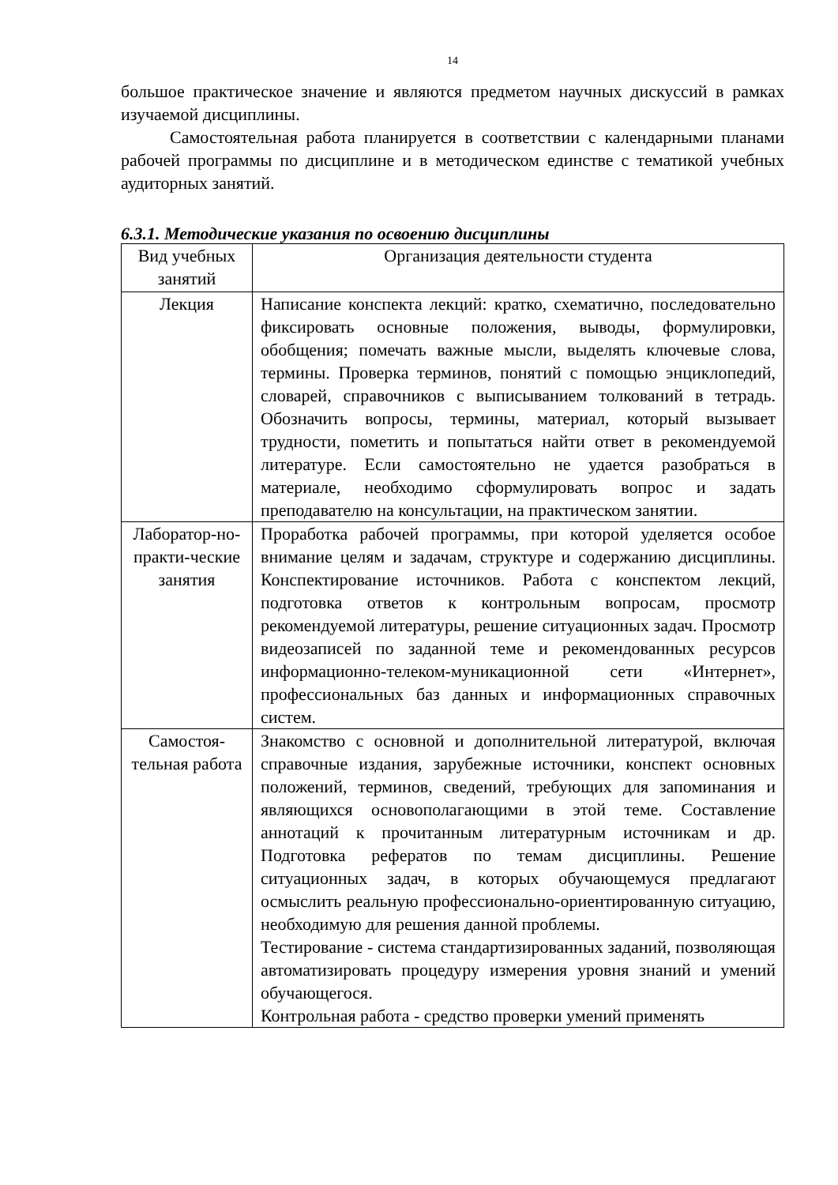14
большое практическое значение и являются предметом научных дискуссий в рамках изучаемой дисциплины.
Самостоятельная работа планируется в соответствии с календарными планами рабочей программы по дисциплине и в методическом единстве с тематикой учебных аудиторных занятий.
6.3.1. Методические указания по освоению дисциплины
| Вид учебных занятий | Организация деятельности студента |
| Лекция | Написание конспекта лекций: кратко, схематично, последовательно фиксировать основные положения, выводы, формулировки, обобщения; помечать важные мысли, выделять ключевые слова, термины. Проверка терминов, понятий с помощью энциклопедий, словарей, справочников с выписыванием толкований в тетрадь. Обозначить вопросы, термины, материал, который вызывает трудности, пометить и попытаться найти ответ в рекомендуемой литературе. Если самостоятельно не удается разобраться в материале, необходимо сформулировать вопрос и задать преподавателю на консультации, на практическом занятии. |
| Лаборатор-но-практи-ческие занятия | Проработка рабочей программы, при которой уделяется особое внимание целям и задачам, структуре и содержанию дисциплины. Конспектирование источников. Работа с конспектом лекций, подготовка ответов к контрольным вопросам, просмотр рекомендуемой литературы, решение ситуационных задач. Просмотр видеозаписей по заданной теме и рекомендованных ресурсов информационно-телеком-муникационной сети «Интернет», профессиональных баз данных и информационных справочных систем. |
| Самостоя-тельная работа | Знакомство с основной и дополнительной литературой, включая справочные издания, зарубежные источники, конспект основных положений, терминов, сведений, требующих для запоминания и являющихся основополагающими в этой теме. Составление аннотаций к прочитанным литературным источникам и др. Подготовка рефератов по темам дисциплины. Решение ситуационных задач, в которых обучающемуся предлагают осмыслить реальную профессионально-ориентированную ситуацию, необходимую для решения данной проблемы. Тестирование - система стандартизированных заданий, позволяющая автоматизировать процедуру измерения уровня знаний и умений обучающегося. Контрольная работа - средство проверки умений применять |